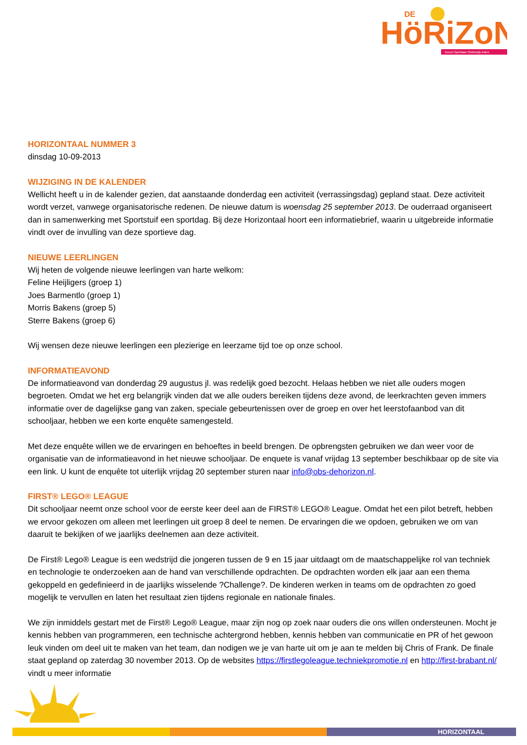HöRiZoN
DE
breed Openbaar Onderwijs Asten
HORIZONTAAL NUMMER 3
dinsdag 10-09-2013
WIJZIGING IN DE KALENDER
Wellicht heeft u in de kalender gezien, dat aanstaande donderdag een activiteit (verrassingsdag) gepland staat. Deze activiteit wordt verzet, vanwege organisatorische redenen. De nieuwe datum is woensdag 25 september 2013. De ouderraad organiseert dan in samenwerking met Sportstuif een sportdag. Bij deze Horizontaal hoort een informatiebrief, waarin u uitgebreide informatie vindt over de invulling van deze sportieve dag.
NIEUWE LEERLINGEN
Wij heten de volgende nieuwe leerlingen van harte welkom:
Feline Heijligers (groep 1)
Joes Barmentlo (groep 1)
Morris Bakens (groep 5)
Sterre Bakens (groep 6)
Wij wensen deze nieuwe leerlingen een plezierige en leerzame tijd toe op onze school.
INFORMATIEAVOND
De informatieavond van donderdag 29 augustus jl. was redelijk goed bezocht. Helaas hebben we niet alle ouders mogen begroeten. Omdat we het erg belangrijk vinden dat we alle ouders bereiken tijdens deze avond, de leerkrachten geven immers informatie over de dagelijkse gang van zaken, speciale gebeurtenissen over de groep en over het leerstofaanbod van dit schooljaar, hebben we een korte enquête samengesteld.
Met deze enquête willen we de ervaringen en behoeftes in beeld brengen. De opbrengsten gebruiken we dan weer voor de organisatie van de informatieavond in het nieuwe schooljaar. De enquete is vanaf vrijdag 13 september beschikbaar op de site via een link. U kunt de enquête tot uiterlijk vrijdag 20 september sturen naar info@obs-dehorizon.nl.
FIRST® LEGO® LEAGUE
Dit schooljaar neemt onze school voor de eerste keer deel aan de FIRST® LEGO® League. Omdat het een pilot betreft, hebben we ervoor gekozen om alleen met leerlingen uit groep 8 deel te nemen. De ervaringen die we opdoen, gebruiken we om van daaruit te bekijken of we jaarlijks deelnemen aan deze activiteit.
De First® Lego® League is een wedstrijd die jongeren tussen de 9 en 15 jaar uitdaagt om de maatschappelijke rol van techniek en technologie te onderzoeken aan de hand van verschillende opdrachten. De opdrachten worden elk jaar aan een thema gekoppeld en gedefinieerd in de jaarlijks wisselende ?Challenge?. De kinderen werken in teams om de opdrachten zo goed mogelijk te vervullen en laten het resultaat zien tijdens regionale en nationale finales.
We zijn inmiddels gestart met de First® Lego® League, maar zijn nog op zoek naar ouders die ons willen ondersteunen. Mocht je kennis hebben van programmeren, een technische achtergrond hebben, kennis hebben van communicatie en PR of het gewoon leuk vinden om deel uit te maken van het team, dan nodigen we je van harte uit om je aan te melden bij Chris of Frank. De finale staat gepland op zaterdag 30 november 2013. Op de websites https://firstlegoleague.techniekpromotie.nl en http://first-brabant.nl/ vindt u meer informatie
HORIZONTAAL